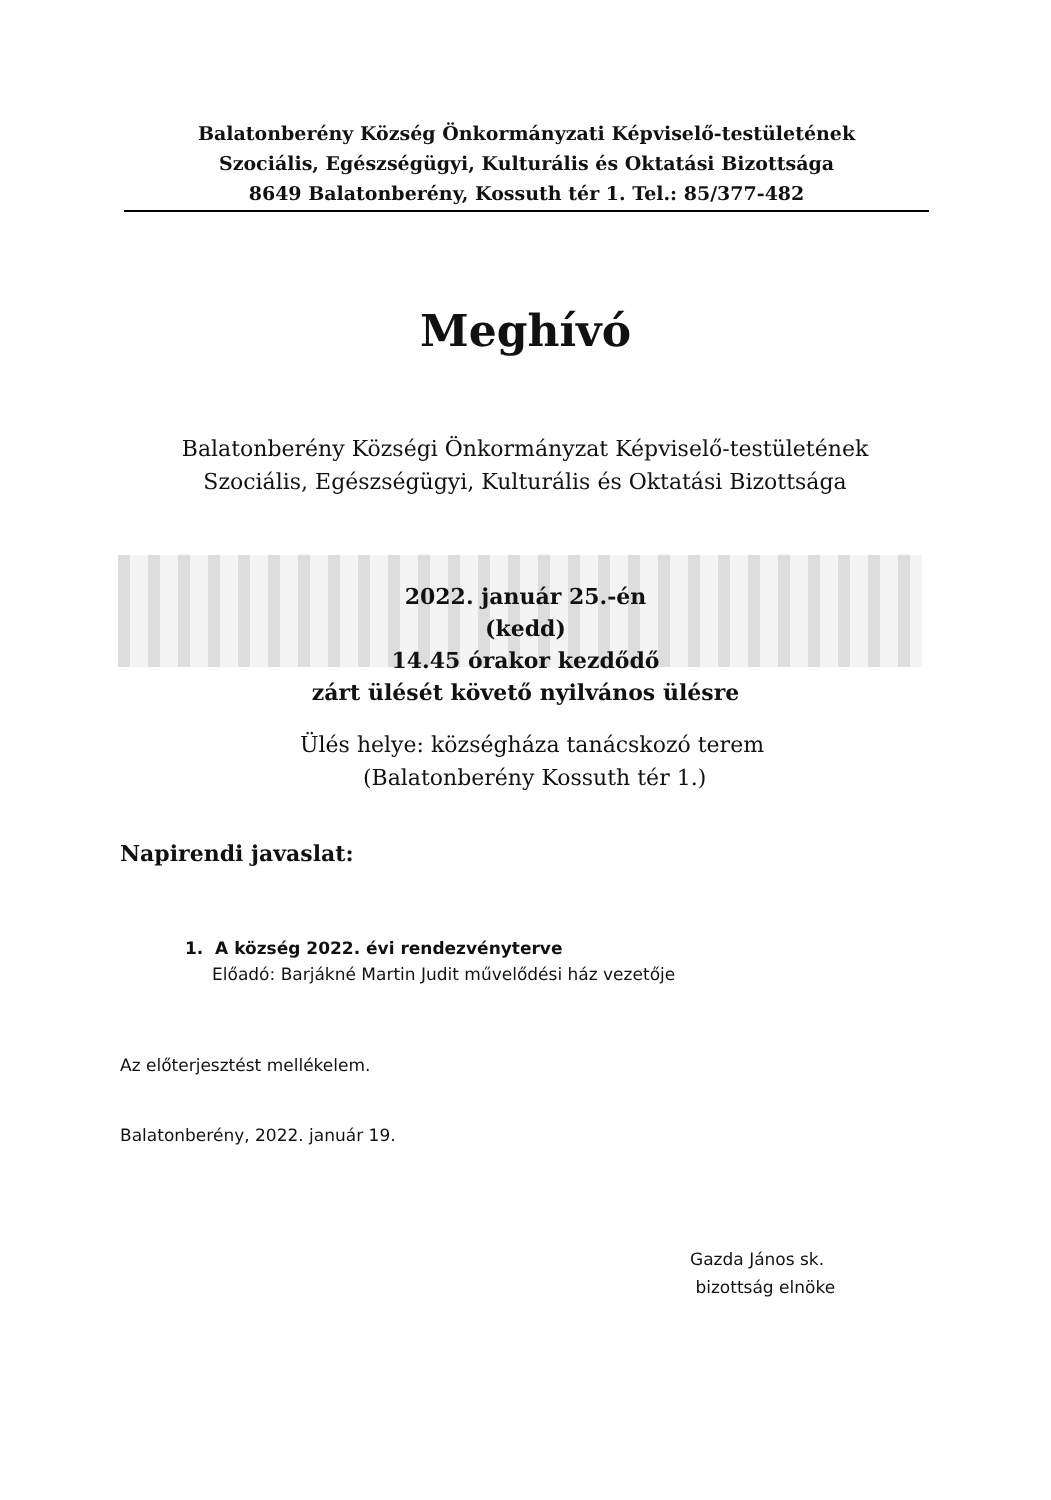Balatonberény Község Önkormányzati Képviselő-testületének
Szociális, Egészségügyi, Kulturális és Oktatási Bizottsága
8649 Balatonberény, Kossuth tér 1. Tel.: 85/377-482
Meghívó
Balatonberény Községi Önkormányzat Képviselő-testületének
Szociális, Egészségügyi, Kulturális és Oktatási Bizottsága
2022. január 25.-én
(kedd)
14.45 órakor kezdődő
zárt ülését követő nyilvános ülésre
Ülés helye: községháza tanácskozó terem
(Balatonberény Kossuth tér 1.)
Napirendi javaslat:
1. A község 2022. évi rendezvényterve
Előadó: Barjákné Martin Judit művelődési ház vezetője
Az előterjesztést mellékelem.
Balatonberény, 2022. január 19.
Gazda János sk.
bizottság elnöke